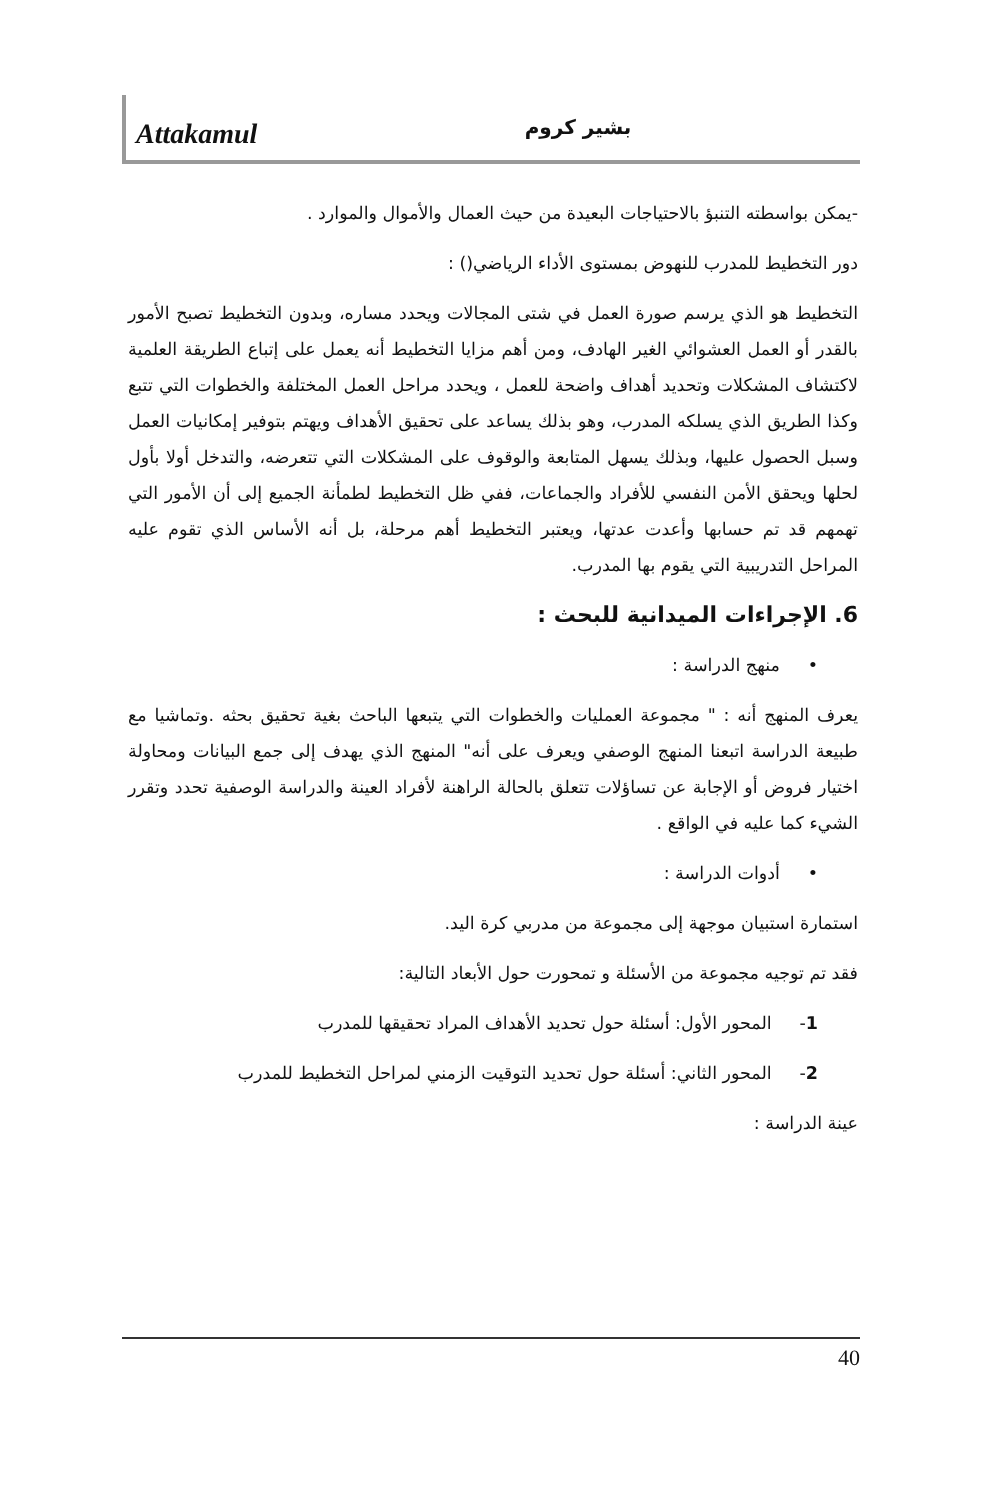Attakamul
بشير كروم
-يمكن بواسطته التنبؤ بالاحتياجات البعيدة من حيث العمال والأموال والموارد .
دور التخطيط للمدرب للنهوض بمستوى الأداء الرياضي() :
التخطيط هو الذي يرسم صورة العمل في شتى المجالات ويحدد مساره، وبدون التخطيط تصبح الأمور بالقدر أو العمل العشوائي الغير الهادف، ومن أهم مزايا التخطيط أنه يعمل على إتباع الطريقة العلمية لاكتشاف المشكلات وتحديد أهداف واضحة للعمل ، ويحدد مراحل العمل المختلفة والخطوات التي تتبع وكذا الطريق الذي يسلكه المدرب، وهو بذلك يساعد على تحقيق الأهداف ويهتم بتوفير إمكانيات العمل وسبل الحصول عليها، وبذلك يسهل المتابعة والوقوف على المشكلات التي تتعرضه، والتدخل أولا بأول لحلها ويحقق الأمن النفسي للأفراد والجماعات، ففي ظل التخطيط لطمأنة الجميع إلى أن الأمور التي تهمهم قد تم حسابها وأعدت عدتها، ويعتبر التخطيط أهم مرحلة، بل أنه الأساس الذي تقوم عليه المراحل التدريبية التي يقوم بها المدرب.
6. الإجراءات الميدانية للبحث :
• منهج الدراسة :
يعرف المنهج أنه : " مجموعة العمليات والخطوات التي يتبعها الباحث بغية تحقيق بحثه .وتماشيا مع طبيعة الدراسة اتبعنا المنهج الوصفي ويعرف على أنه" المنهج الذي يهدف إلى جمع البيانات ومحاولة اختيار فروض أو الإجابة عن تساؤلات تتعلق بالحالة الراهنة لأفراد العينة والدراسة الوصفية تحدد وتقرر الشيء كما عليه في الواقع .
• أدوات الدراسة :
استمارة استبيان موجهة إلى مجموعة من مدربي كرة اليد.
فقد تم توجيه مجموعة من الأسئلة و تمحورت حول الأبعاد التالية:
1- المحور الأول: أسئلة حول تحديد الأهداف المراد تحقيقها للمدرب
2- المحور الثاني: أسئلة حول تحديد التوقيت الزمني لمراحل التخطيط للمدرب
عينة الدراسة :
40